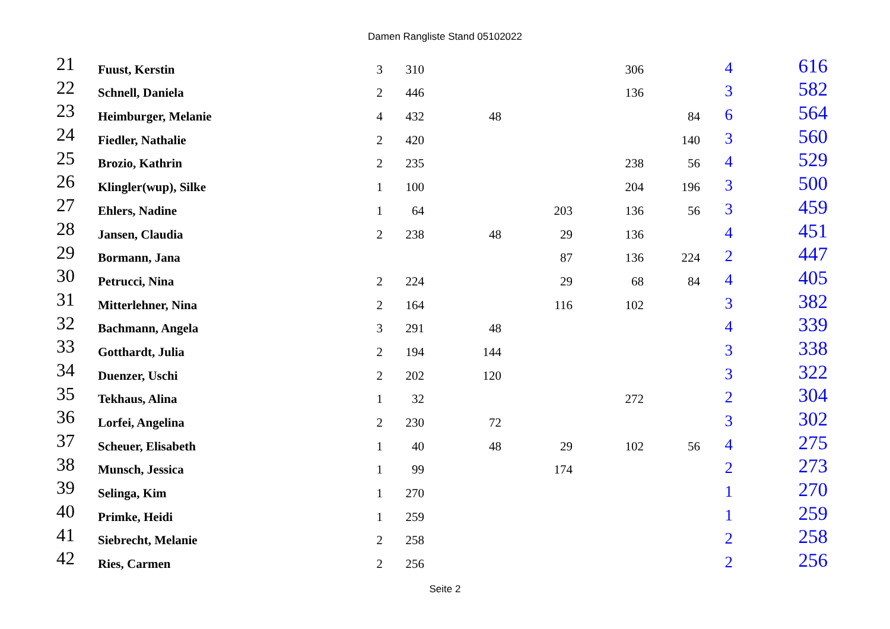Damen Rangliste Stand 05102022
| 21 | Fuust, Kerstin | 3 | 310 | | | 306 | | 4 | 616 |
| 22 | Schnell, Daniela | 2 | 446 | | | 136 | | 3 | 582 |
| 23 | Heimburger, Melanie | 4 | 432 | 48 | | | 84 | 6 | 564 |
| 24 | Fiedler, Nathalie | 2 | 420 | | | | 140 | 3 | 560 |
| 25 | Brozio, Kathrin | 2 | 235 | | | 238 | 56 | 4 | 529 |
| 26 | Klingler(wup), Silke | 1 | 100 | | | 204 | 196 | 3 | 500 |
| 27 | Ehlers, Nadine | 1 | 64 | | 203 | 136 | 56 | 3 | 459 |
| 28 | Jansen, Claudia | 2 | 238 | 48 | 29 | 136 | | 4 | 451 |
| 29 | Bormann, Jana | | | | 87 | 136 | 224 | 2 | 447 |
| 30 | Petrucci, Nina | 2 | 224 | | 29 | 68 | 84 | 4 | 405 |
| 31 | Mitterlehner, Nina | 2 | 164 | | 116 | 102 | | 3 | 382 |
| 32 | Bachmann, Angela | 3 | 291 | 48 | | | | 4 | 339 |
| 33 | Gotthardt, Julia | 2 | 194 | 144 | | | | 3 | 338 |
| 34 | Duenzer, Uschi | 2 | 202 | 120 | | | | 3 | 322 |
| 35 | Tekhaus, Alina | 1 | 32 | | | 272 | | 2 | 304 |
| 36 | Lorfei, Angelina | 2 | 230 | 72 | | | | 3 | 302 |
| 37 | Scheuer, Elisabeth | 1 | 40 | 48 | 29 | 102 | 56 | 4 | 275 |
| 38 | Munsch, Jessica | 1 | 99 | | 174 | | | 2 | 273 |
| 39 | Selinga, Kim | 1 | 270 | | | | | 1 | 270 |
| 40 | Primke, Heidi | 1 | 259 | | | | | 1 | 259 |
| 41 | Siebrecht, Melanie | 2 | 258 | | | | | 2 | 258 |
| 42 | Ries, Carmen | 2 | 256 | | | | | 2 | 256 |
Seite 2